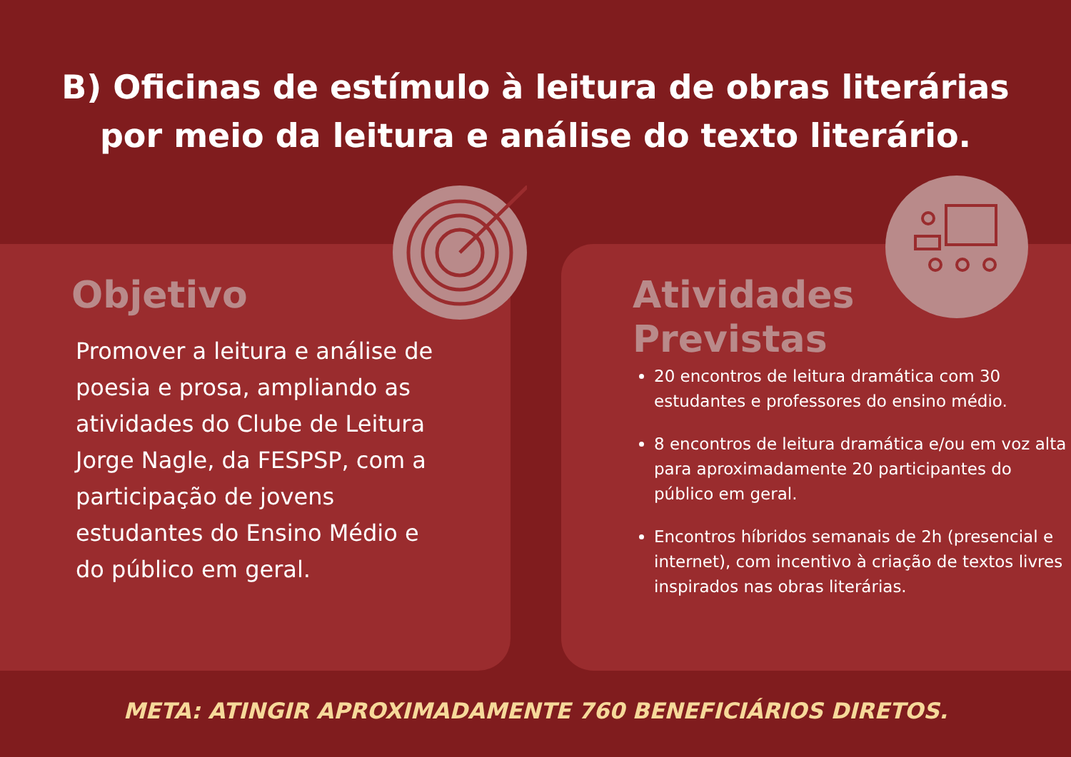B) Oficinas de estímulo à leitura de obras literárias
por meio da leitura e análise do texto literário.
Objetivo
Promover a leitura e análise de poesia e prosa, ampliando as atividades do Clube de Leitura Jorge Nagle, da FESPSP, com a participação de jovens estudantes do Ensino Médio e do público em geral.
Atividades
Previstas
20 encontros de leitura dramática com 30 estudantes e professores do ensino médio.
8 encontros de leitura dramática e/ou em voz alta para aproximadamente 20 participantes do público em geral.
Encontros híbridos semanais de 2h (presencial e internet), com incentivo à criação de textos livres inspirados nas obras literárias.
META: ATINGIR APROXIMADAMENTE 760 BENEFICIÁRIOS DIRETOS.